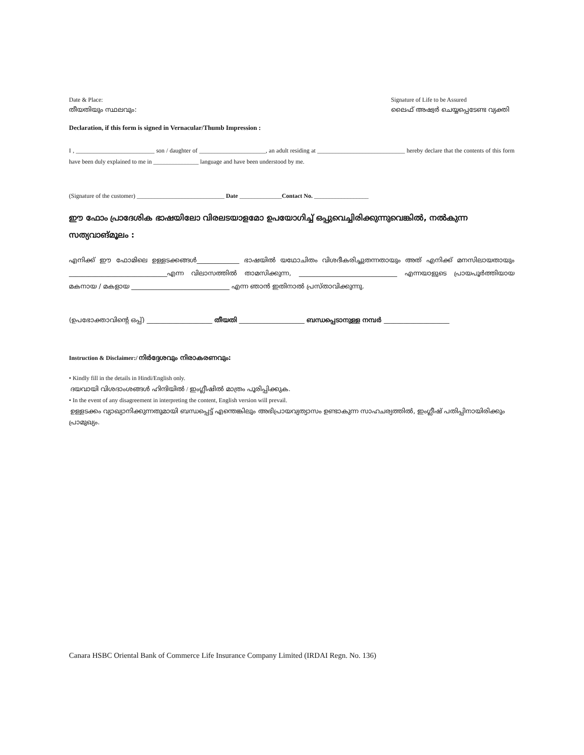Date & Place:
തീയതിയും സ്ഥലവും:
Signature of Life to be Assured
ലൈഫ് അഷ്വർ ചെയ്യപ്പെടേണ്ട വ്യക്തി
Declaration, if this form is signed in Vernacular/Thumb Impression :
I , __________________________ son / daughter of ______________________, an adult residing at _____________________________ hereby declare that the contents of this form have been duly explained to me in _______________ language and have been understood by me.
(Signature of the customer) _____________________________ Date ______________Contact No. __________________
ഈ ഫോം പ്രാദേശിക ഭാഷയിലോ വിരലടയാളമോ ഉപയോഗിച്ച് ഒപ്പുവെച്ചിരിക്കുന്നുവെങ്കിൽ, നൽകുന്ന സത്യവാങ്മൂലം :
എനിക്ക് ഈ ഫോമിലെ ഉള്ളടക്കങ്ങൾ_____________ ഭാഷയിൽ യഥോചിതം വിശദീകരിച്ചുതന്നതായും അത് എനിക്ക് മനസിലായതായും ______________________________എന്ന വിലാസത്തിൽ താമസിക്കുന്ന, ______________________________ എന്നയാളുടെ പ്രായപൂർത്തിയായ മകനായ / മകളായ ______________________________ എന്ന ഞാൻ ഇതിനാൽ പ്രസ്താവിക്കുന്നു.
(ഉപഭോക്താവിന്റെ ഒപ്പ്) ____________________ തീയതി ____________________ ബന്ധപ്പെടാനുള്ള നമ്പർ ____________________
Instruction & Disclaimer:/ നിർദ്ദേശവും നിരാകരണവും:
• Kindly fill in the details in Hindi/English only.
ദയവായി വിശദാംശങ്ങൾ ഹിന്ദിയിൽ / ഇംഗ്ലീഷിൽ മാത്രം പൂരിപ്പിക്കുക.
• In the event of any disagreement in interpreting the content, English version will prevail.
ഉള്ളടക്കം വ്യാഖ്യാനിക്കുന്നതുമായി ബന്ധപ്പെട്ട് എന്തെങ്കിലും അഭിപ്രായവ്യത്യാസം ഉണ്ടാകുന്ന സാഹചര്യത്തിൽ, ഇംഗ്ലീഷ് പതിപ്പിനായിരിക്കും പ്രാമുഖ്യം.
Canara HSBC Oriental Bank of Commerce Life Insurance Company Limited (IRDAI Regn. No. 136)